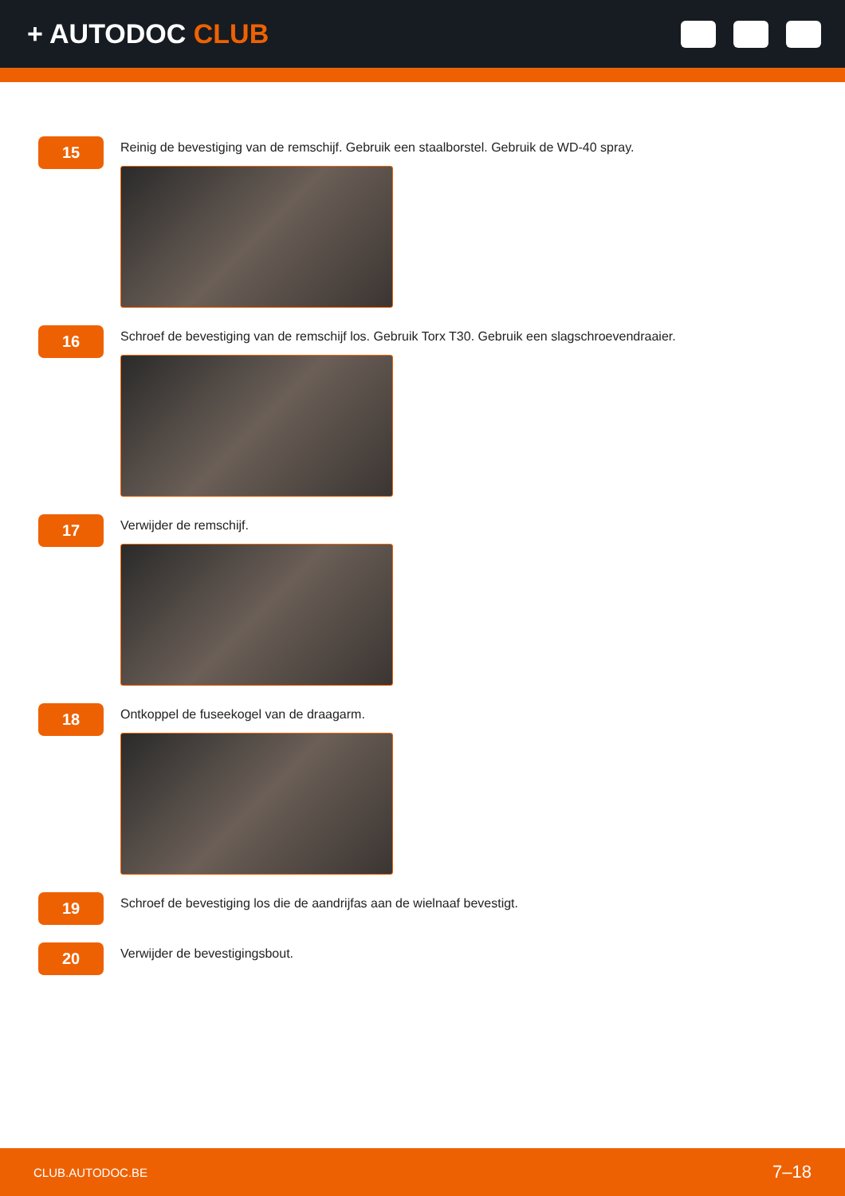+ AUTODOC CLUB
15
Reinig de bevestiging van de remschijf. Gebruik een staalborstel. Gebruik de WD-40 spray.
16
Schroef de bevestiging van de remschijf los. Gebruik Torx T30. Gebruik een slagschroevendraaier.
17
Verwijder de remschijf.
18
Ontkoppel de fuseekogel van de draagarm.
19
Schroef de bevestiging los die de aandrijfas aan de wielnaaf bevestigt.
20
Verwijder de bevestigingsbout.
CLUB.AUTODOC.BE 7–18